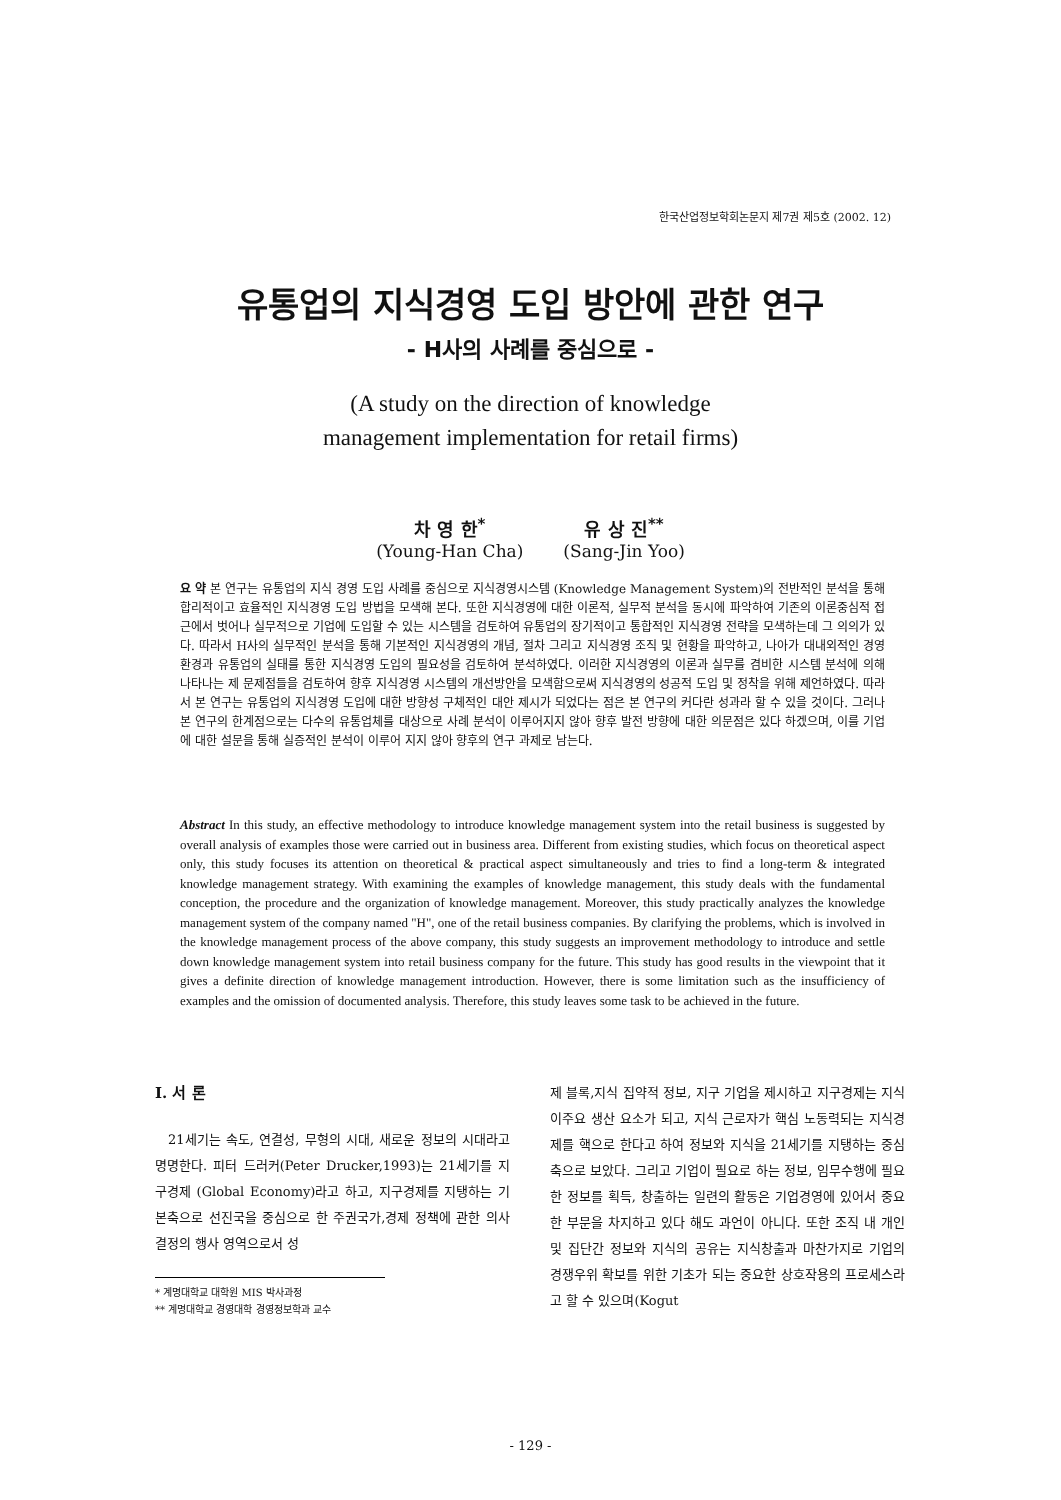한국산업정보학회논문지 제7권 제5호 (2002. 12)
유통업의 지식경영 도입 방안에 관한 연구
- H사의 사례를 중심으로 -
(A study on the direction of knowledge
management implementation for retail firms)
차 영 한<sup>*</sup>
(Young-Han Cha)
유 상 진<sup>**</sup>
(Sang-Jin Yoo)
요 약 본 연구는 유통업의 지식 경영 도입 사례를 중심으로 지식경영시스템 (Knowledge Management System)의 전반적인 분석을 통해 합리적이고 효율적인 지식경영 도입 방법을 모색해 본다. 또한 지식경영에 대한 이론적, 실무적 분석을 동시에 파악하여 기존의 이론중심적 접근에서 벗어나 실무적으로 기업에 도입할 수 있는 시스템을 검토하여 유통업의 장기적이고 통합적인 지식경영 전략을 모색하는데 그 의의가 있다. 따라서 H사의 실무적인 분석을 통해 기본적인 지식경영의 개념, 절차 그리고 지식경영 조직 및 현황을 파악하고, 나아가 대내외적인 경영환경과 유통업의 실태를 통한 지식경영 도입의 필요성을 검토하여 분석하였다. 이러한 지식경영의 이론과 실무를 겸비한 시스템 분석에 의해 나타나는 제 문제점들을 검토하여 향후 지식경영 시스템의 개선방안을 모색함으로써 지식경영의 성공적 도입 및 정착을 위해 제언하였다. 따라서 본 연구는 유통업의 지식경영 도입에 대한 방향성 구체적인 대안 제시가 되었다는 점은 본 연구의 커다란 성과라 할 수 있을 것이다. 그러나 본 연구의 한계점으로는 다수의 유통업체를 대상으로 사례 분석이 이루어지지 않아 향후 발전 방향에 대한 의문점은 있다 하겠으며, 이를 기업에 대한 설문을 통해 실증적인 분석이 이루어 지지 않아 향후의 연구 과제로 남는다.
Abstract In this study, an effective methodology to introduce knowledge management system into the retail business is suggested by overall analysis of examples those were carried out in business area. Different from existing studies, which focus on theoretical aspect only, this study focuses its attention on theoretical & practical aspect simultaneously and tries to find a long-term & integrated knowledge management strategy. With examining the examples of knowledge management, this study deals with the fundamental conception, the procedure and the organization of knowledge management. Moreover, this study practically analyzes the knowledge management system of the company named "H", one of the retail business companies. By clarifying the problems, which is involved in the knowledge management process of the above company, this study suggests an improvement methodology to introduce and settle down knowledge management system into retail business company for the future. This study has good results in the viewpoint that it gives a definite direction of knowledge management introduction. However, there is some limitation such as the insufficiency of examples and the omission of documented analysis. Therefore, this study leaves some task to be achieved in the future.
Ⅰ. 서 론
21세기는 속도, 연결성, 무형의 시대, 새로운 정보의 시대라고 명명한다. 피터 드러커(Peter Drucker,1993)는 21세기를 지구경제 (Global Economy)라고 하고, 지구경제를 지탱하는 기본축으로 선진국을 중심으로 한 주권국가,경제 정책에 관한 의사결정의 행사 영역으로서 성
* 계명대학교 대학원 MIS 박사과정
** 계명대학교 경영대학 경영정보학과 교수
제 블록,지식 집약적 정보, 지구 기업을 제시하고 지구경제는 지식이주요 생산 요소가 되고, 지식 근로자가 핵심 노동력되는 지식경제를 핵으로 한다고 하여 정보와 지식을 21세기를 지탱하는 중심 축으로 보았다. 그리고 기업이 필요로 하는 정보, 임무수행에 필요한 정보를 획득, 창출하는 일련의 활동은 기업경영에 있어서 중요한 부문을 차지하고 있다 해도 과언이 아니다. 또한 조직 내 개인 및 집단간 정보와 지식의 공유는 지식창출과 마찬가지로 기업의 경쟁우위 확보를 위한 기초가 되는 중요한 상호작용의 프로세스라고 할 수 있으며(Kogut
- 129 -